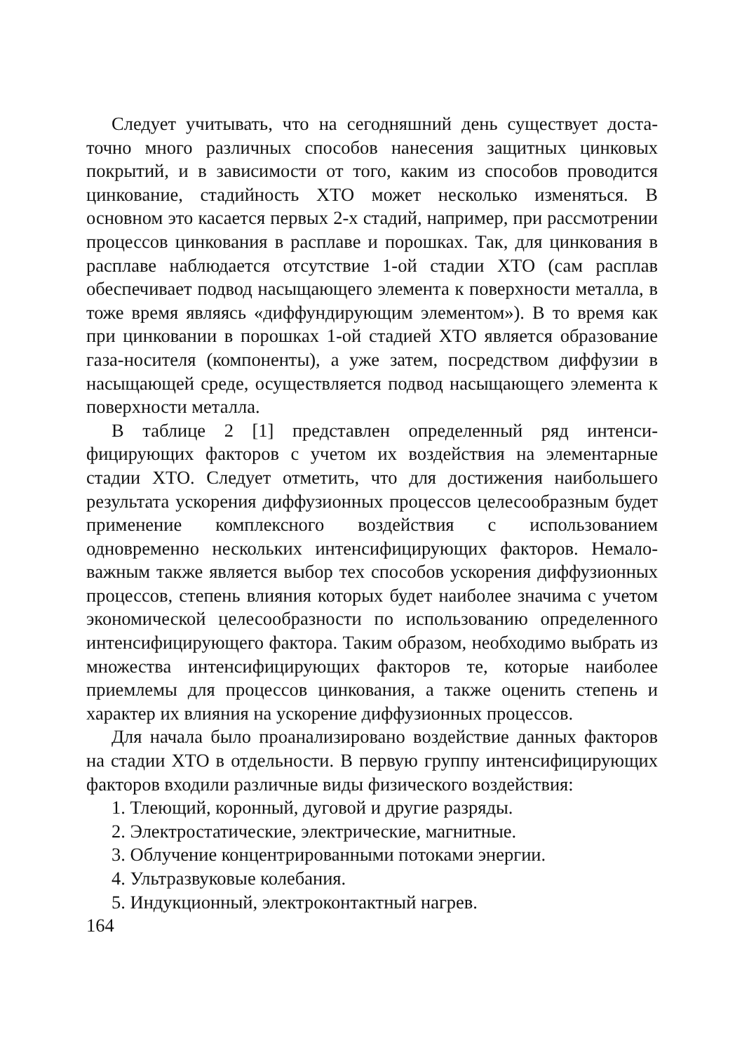Следует учитывать, что на сегодняшний день существует доста­точно много различных способов нанесения защитных цинковых покрытий, и в зависимости от того, каким из способов проводится цинкование, стадийность ХТО может несколько изменяться. В основном это касается первых 2-х стадий, например, при рас­смотрении процессов цинкования в расплаве и порошках. Так, для цинкования в расплаве наблюдается отсутствие 1-ой стадии ХТО (сам расплав обеспечивает подвод насыщающего элемента к поверхности металла, в тоже время являясь «диффундирующим элементом»). В то время как при цинковании в порошках 1-ой стадией ХТО является образование газа-носителя (компоненты), а уже затем, посредством диффузии в насыщающей среде, осуществляется подвод насыщающего элемента к поверхности металла.
В таблице 2 [1] представлен определенный ряд интенси­фицирующих факторов с учетом их воздействия на элементарные стадии ХТО. Следует отметить, что для достижения наибольшего результата ускорения диффузионных процессов целесообразным будет применение комплексного воздействия с использованием одновременно нескольких интенсифицирующих факторов. Немало­важным также является выбор тех способов ускорения диффузион­ных процессов, степень влияния которых будет наиболее значима с учетом экономической целесообразности по использованию определенного интенсифицирующего фактора. Таким образом, необходимо выбрать из множества интенсифицирующих факторов те, которые наиболее приемлемы для процессов цинкования, а также оценить степень и характер их влияния на ускорение диффузионных процессов.
Для начала было проанализировано воздействие данных факто­ров на стадии ХТО в отдельности. В первую группу интенси­фицирующих факторов входили различные виды физического воздействия:
1. Тлеющий, коронный, дуговой и другие разряды.
2. Электростатические, электрические, магнитные.
3. Облучение концентрированными потоками энергии.
4. Ультразвуковые колебания.
5. Индукционный, электроконтактный нагрев.
164